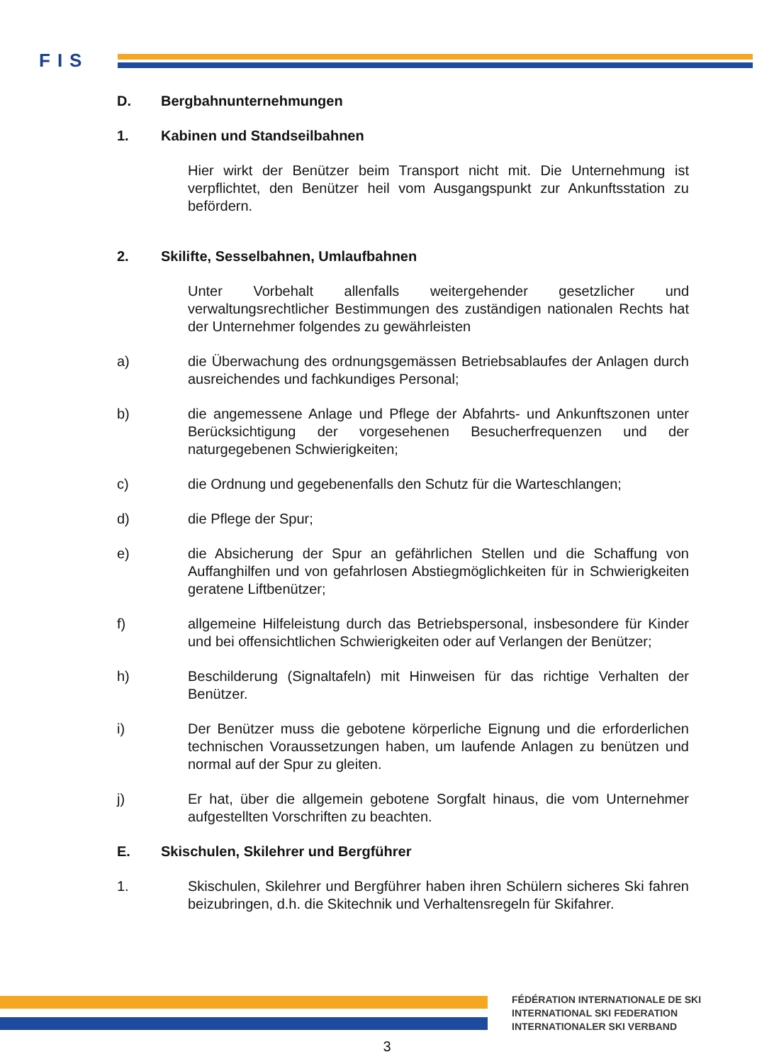FIS
D. Bergbahnunternehmungen
1. Kabinen und Standseilbahnen
Hier wirkt der Benützer beim Transport nicht mit. Die Unternehmung ist verpflichtet, den Benützer heil vom Ausgangspunkt zur Ankunftsstation zu befördern.
2. Skilifte, Sesselbahnen, Umlaufbahnen
Unter Vorbehalt allenfalls weitergehender gesetzlicher und verwaltungsrechtlicher Bestimmungen des zuständigen nationalen Rechts hat der Unternehmer folgendes zu gewährleisten
a) die Überwachung des ordnungsgemässen Betriebsablaufes der Anlagen durch ausreichendes und fachkundiges Personal;
b) die angemessene Anlage und Pflege der Abfahrts- und Ankunftszonen unter Berücksichtigung der vorgesehenen Besucherfrequenzen und der naturgegebenen Schwierigkeiten;
c) die Ordnung und gegebenenfalls den Schutz für die Warteschlangen;
d) die Pflege der Spur;
e) die Absicherung der Spur an gefährlichen Stellen und die Schaffung von Auffanghilfen und von gefahrlosen Abstiegmöglichkeiten für in Schwierigkeiten geratene Liftbenützer;
f) allgemeine Hilfeleistung durch das Betriebspersonal, insbesondere für Kinder und bei offensichtlichen Schwierigkeiten oder auf Verlangen der Benützer;
h) Beschilderung (Signaltafeln) mit Hinweisen für das richtige Verhalten der Benützer.
i) Der Benützer muss die gebotene körperliche Eignung und die erforderlichen technischen Voraussetzungen haben, um laufende Anlagen zu benützen und normal auf der Spur zu gleiten.
j) Er hat, über die allgemein gebotene Sorgfalt hinaus, die vom Unternehmer aufgestellten Vorschriften zu beachten.
E. Skischulen, Skilehrer und Bergführer
1. Skischulen, Skilehrer und Bergführer haben ihren Schülern sicheres Ski fahren beizubringen, d.h. die Skitechnik und Verhaltensregeln für Skifahrer.
FÉDÉRATION INTERNATIONALE DE SKI
INTERNATIONAL SKI FEDERATION
INTERNATIONALER SKI VERBAND
3